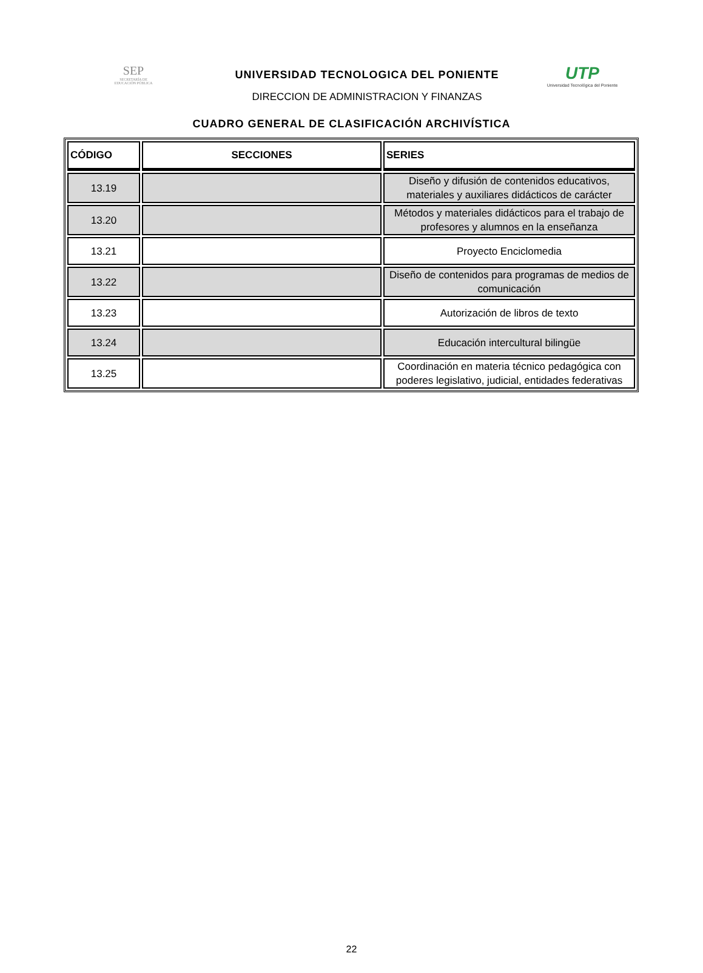SEP
SECRETARÍA DE
EDUCACIÓN PÚBLICA
UNIVERSIDAD TECNOLOGICA DEL PONIENTE
DIRECCION DE ADMINISTRACION Y FINANZAS
UTP
Universidad Tecnológica del Poniente
CUADRO GENERAL DE CLASIFICACIÓN ARCHIVÍSTICA
| CÓDIGO | SECCIONES | SERIES |
| --- | --- | --- |
| 13.19 | | Diseño y difusión de contenidos educativos, materiales y auxiliares didácticos de carácter |
| 13.20 | | Métodos y materiales didácticos para el trabajo de profesores y alumnos en la enseñanza |
| 13.21 | | Proyecto Enciclomedia |
| 13.22 | | Diseño de contenidos para programas de medios de comunicación |
| 13.23 | | Autorización de libros de texto |
| 13.24 | | Educación intercultural bilingüe |
| 13.25 | | Coordinación en materia técnico pedagógica con poderes legislativo, judicial, entidades federativas |
22